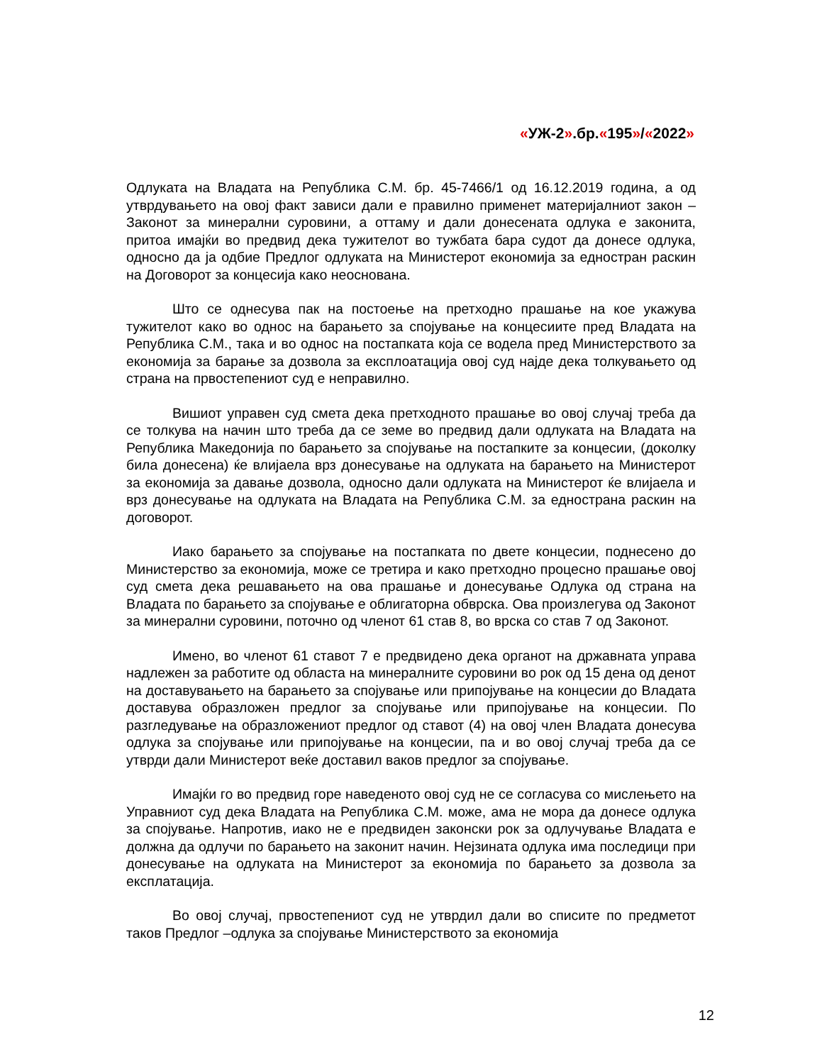«УЖ-2».бр.«195»/«2022»
Одлуката на Владата на Република С.М. бр. 45-7466/1 од 16.12.2019 година, а од утврдувањето на овој факт зависи дали е правилно применет материјалниот закон – Законот за минерални суровини, а оттаму и дали донесената одлука е законита, притоа имајќи во предвид дека тужителот во тужбата бара судот да донесе одлука, односно да ја одбие Предлог одлуката на Министерот економија за едностран раскин на Договорот за концесија како неоснована.
Што се однесува пак на постоење на претходно прашање на кое укажува тужителот како во однос на барањето за спојување на концесиите пред Владата на Република С.М., така и во однос на постапката која се водела пред Министерството за економија за барање за дозвола за експлоатација овој суд најде дека толкувањето од страна на првостепениот суд е неправилно.
Вишиот управен суд смета дека претходното прашање во овој случај треба да се толкува на начин што треба да се земе во предвид дали одлуката на Владата на Република Македонија по барањето за спојување на постапките за концесии, (доколку била донесена) ќе влијаела врз донесување на одлуката на барањето на Министерот за економија за давање дозвола, односно дали одлуката на Министерот ќе влијаела и врз донесување на одлуката на Владата на Република С.М. за еднострана раскин на договорот.
Иако барањето за спојување на постапката по двете концесии, поднесено до Министерство за економија, може се третира и како претходно процесно прашање овој суд смета дека решавањето на ова прашање и донесување Одлука од страна на Владата по барањето за спојување е облигаторна обврска. Ова произлегува од Законот за минерални суровини, поточно од членот 61 став 8, во врска со став 7 од Законот.
Имено, во членот 61 ставот 7 е предвидено дека органот на државната управа надлежен за работите од областа на минералните суровини во рок од 15 дена од денот на доставувањето на барањето за спојување или припојување на концесии до Владата доставува образложен предлог за спојување или припојување на концесии. По разгледување на образложениот предлог од ставот (4) на овој член Владата донесува одлука за спојување или припојување на концесии, па и во овој случај треба да се утврди дали Министерот веќе доставил ваков предлог за спојување.
Имајќи го во предвид горе наведеното овој суд не се согласува со мислењето на Управниот суд дека Владата на Република С.М. може, ама не мора да донесе одлука за спојување. Напротив, иако не е предвиден законски рок за одлучување Владата е должна да одлучи по барањето на законит начин. Нејзината одлука има последици при донесување на одлуката на Министерот за економија по барањето за дозвола за експлатација.
Во овој случај, првостепениот суд не утврдил дали во списите по предметот таков Предлог –одлука за спојување Министерството за економија
12